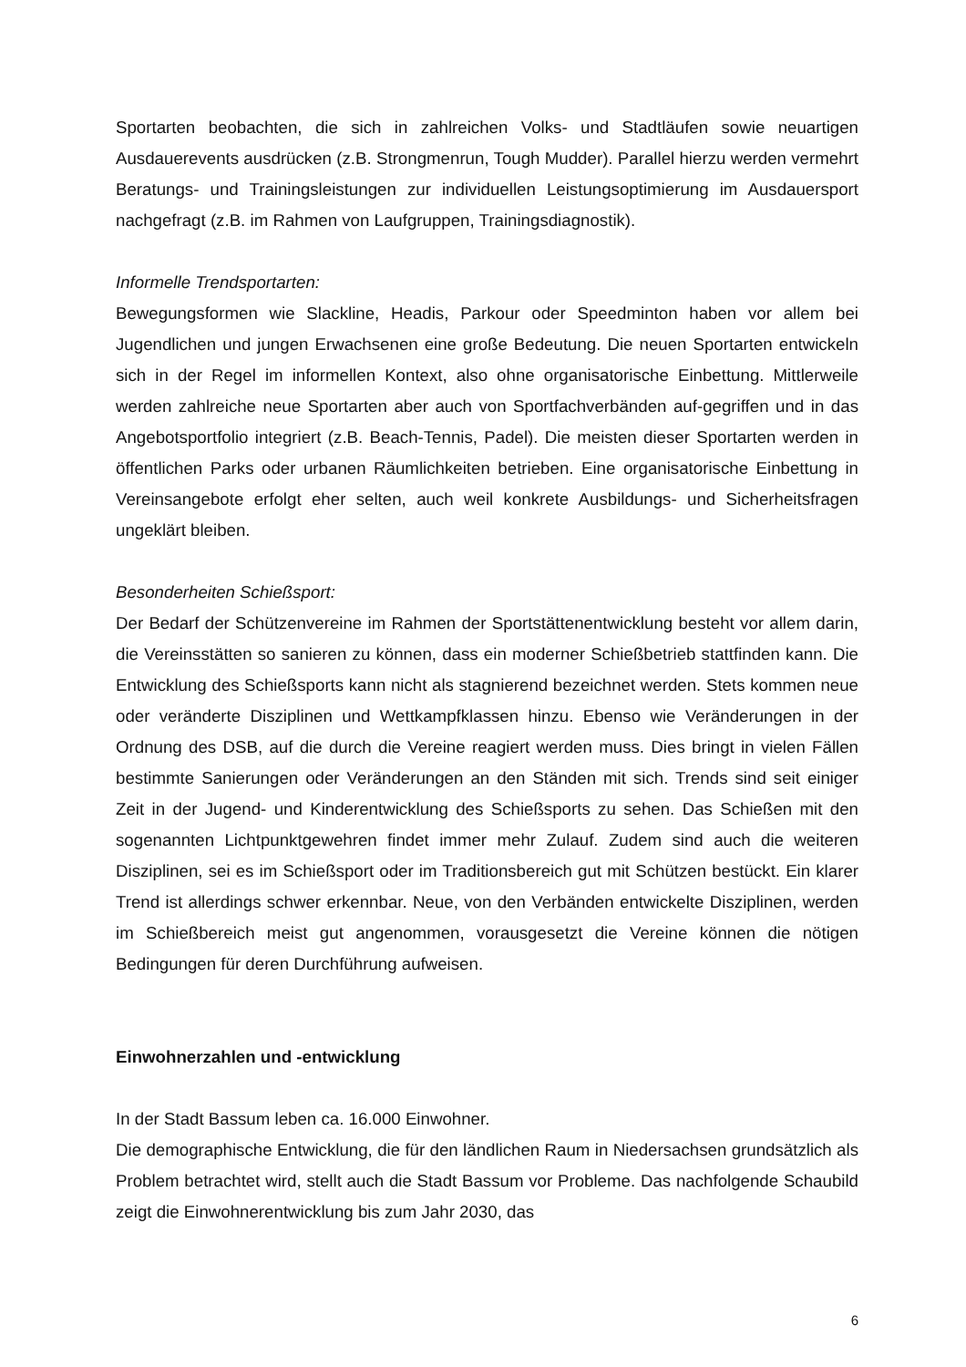Sportarten beobachten, die sich in zahlreichen Volks- und Stadtläufen sowie neuartigen Ausdauerevents ausdrücken (z.B. Strongmenrun, Tough Mudder). Parallel hierzu werden vermehrt Beratungs- und Trainingsleistungen zur individuellen Leistungsoptimierung im Ausdauersport nachgefragt (z.B. im Rahmen von Laufgruppen, Trainingsdiagnostik).
Informelle Trendsportarten:
Bewegungsformen wie Slackline, Headis, Parkour oder Speedminton haben vor allem bei Jugendlichen und jungen Erwachsenen eine große Bedeutung. Die neuen Sportarten entwickeln sich in der Regel im informellen Kontext, also ohne organisatorische Einbettung. Mittlerweile werden zahlreiche neue Sportarten aber auch von Sportfachverbänden auf-gegriffen und in das Angebotsportfolio integriert (z.B. Beach-Tennis, Padel). Die meisten dieser Sportarten werden in öffentlichen Parks oder urbanen Räumlichkeiten betrieben. Eine organisatorische Einbettung in Vereinsangebote erfolgt eher selten, auch weil konkrete Ausbildungs- und Sicherheitsfragen ungeklärt bleiben.
Besonderheiten Schießsport:
Der Bedarf der Schützenvereine im Rahmen der Sportstättenentwicklung besteht vor allem darin, die Vereinsstätten so sanieren zu können, dass ein moderner Schießbetrieb stattfinden kann. Die Entwicklung des Schießsports kann nicht als stagnierend bezeichnet werden. Stets kommen neue oder veränderte Disziplinen und Wettkampfklassen hinzu. Ebenso wie Veränderungen in der Ordnung des DSB, auf die durch die Vereine reagiert werden muss. Dies bringt in vielen Fällen bestimmte Sanierungen oder Veränderungen an den Ständen mit sich. Trends sind seit einiger Zeit in der Jugend- und Kinderentwicklung des Schießsports zu sehen. Das Schießen mit den sogenannten Lichtpunktgewehren findet immer mehr Zulauf. Zudem sind auch die weiteren Disziplinen, sei es im Schießsport oder im Traditionsbereich gut mit Schützen bestückt. Ein klarer Trend ist allerdings schwer erkennbar. Neue, von den Verbänden entwickelte Disziplinen, werden im Schießbereich meist gut angenommen, vorausgesetzt die Vereine können die nötigen Bedingungen für deren Durchführung aufweisen.
Einwohnerzahlen und -entwicklung
In der Stadt Bassum leben ca. 16.000 Einwohner.
Die demographische Entwicklung, die für den ländlichen Raum in Niedersachsen grundsätzlich als Problem betrachtet wird, stellt auch die Stadt Bassum vor Probleme. Das nachfolgende Schaubild zeigt die Einwohnerentwicklung bis zum Jahr 2030, das
6